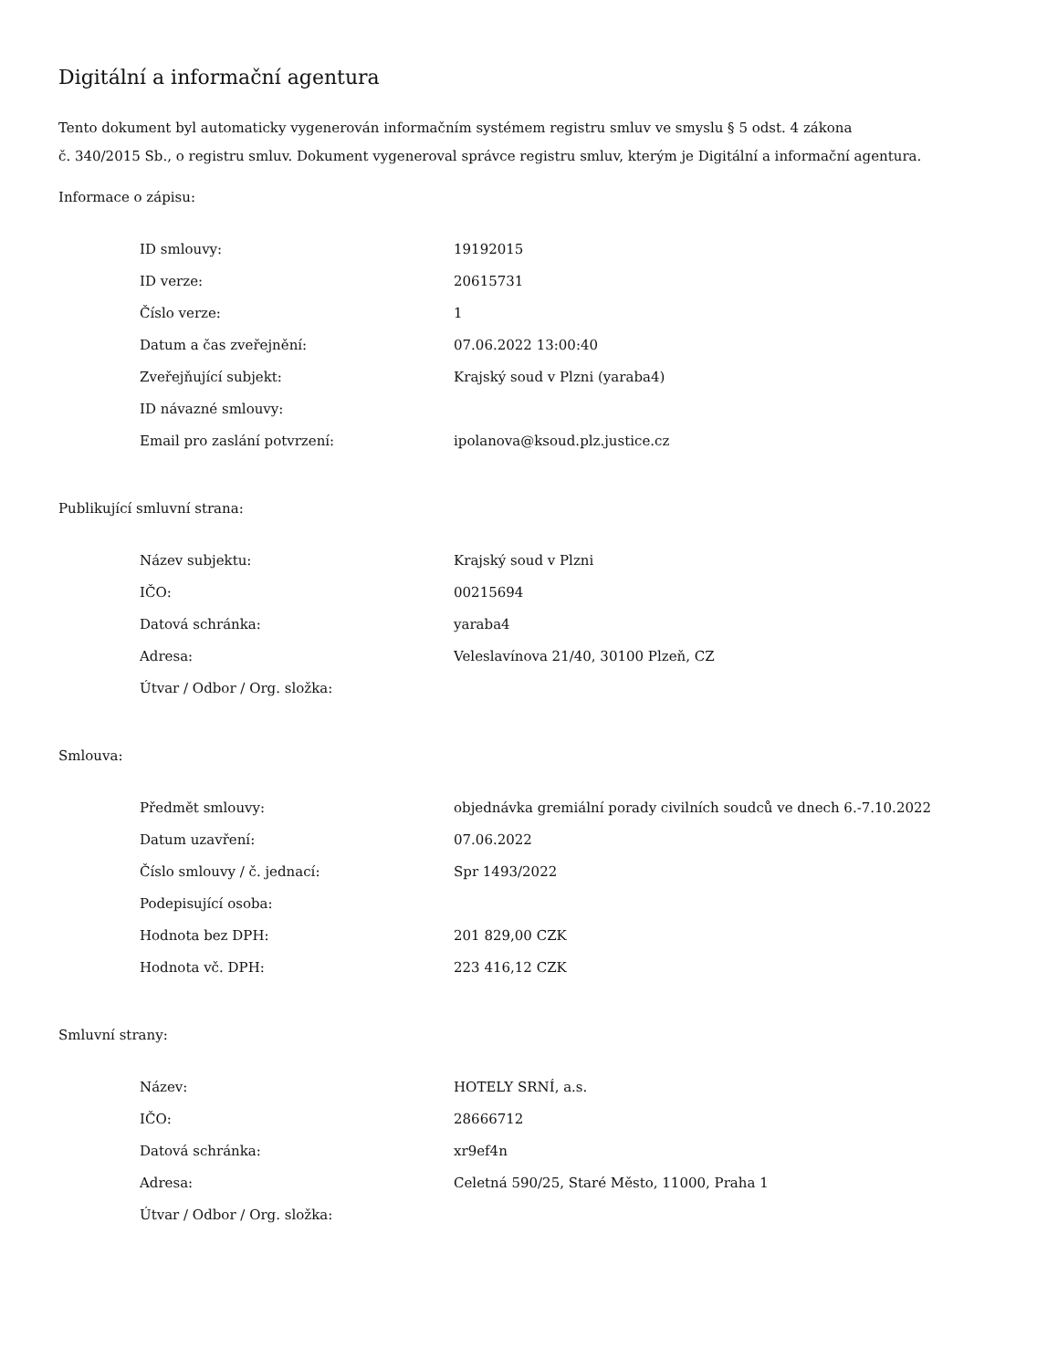Digitální a informační agentura
Tento dokument byl automaticky vygenerován informačním systémem registru smluv ve smyslu § 5 odst. 4 zákona
č. 340/2015 Sb., o registru smluv. Dokument vygeneroval správce registru smluv, kterým je Digitální a informační agentura.
Informace o zápisu:
| ID smlouvy: | 19192015 |
| ID verze: | 20615731 |
| Číslo verze: | 1 |
| Datum a čas zveřejnění: | 07.06.2022 13:00:40 |
| Zveřejňující subjekt: | Krajský soud v Plzni (yaraba4) |
| ID návazné smlouvy: | |
| Email pro zaslání potvrzení: | ipolanova@ksoud.plz.justice.cz |
Publikující smluvní strana:
| Název subjektu: | Krajský soud v Plzni |
| IČO: | 00215694 |
| Datová schránka: | yaraba4 |
| Adresa: | Veleslavínova 21/40, 30100 Plzeň, CZ |
| Útvar / Odbor / Org. složka: | |
Smlouva:
| Předmět smlouvy: | objednávka gremiální porady civilních soudců ve dnech 6.-7.10.2022 |
| Datum uzavření: | 07.06.2022 |
| Číslo smlouvy / č. jednací: | Spr 1493/2022 |
| Podepisující osoba: | |
| Hodnota bez DPH: | 201 829,00 CZK |
| Hodnota vč. DPH: | 223 416,12 CZK |
Smluvní strany:
| Název: | HOTELY SRNÍ, a.s. |
| IČO: | 28666712 |
| Datová schránka: | xr9ef4n |
| Adresa: | Celetná 590/25, Staré Město, 11000, Praha 1 |
| Útvar / Odbor / Org. složka: | |